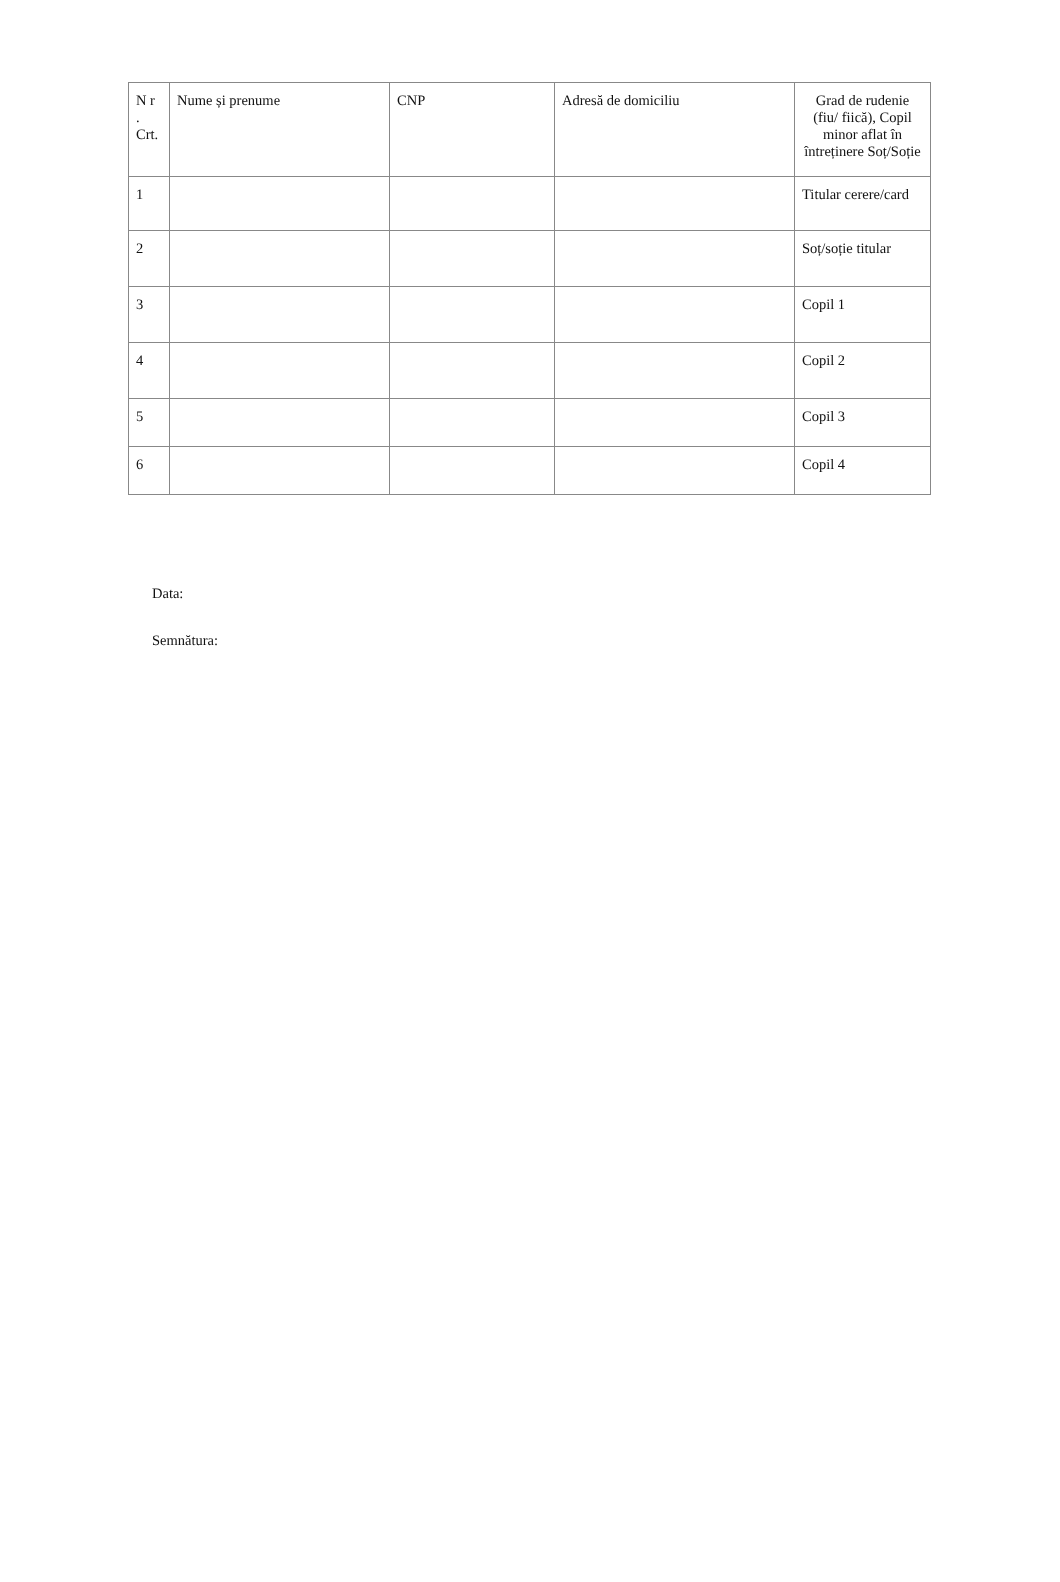| N r . Crt. | Nume și prenume | CNP | Adresă de domiciliu | Grad de rudenie (fiu/ fiică), Copil minor aflat în întreținere Soț/Soție |
| --- | --- | --- | --- | --- |
| 1 | | | | Titular cerere/card |
| 2 | | | | Soț/soție titular |
| 3 | | | | Copil 1 |
| 4 | | | | Copil 2 |
| 5 | | | | Copil 3 |
| 6 | | | | Copil 4 |
Data:
Semnătura: